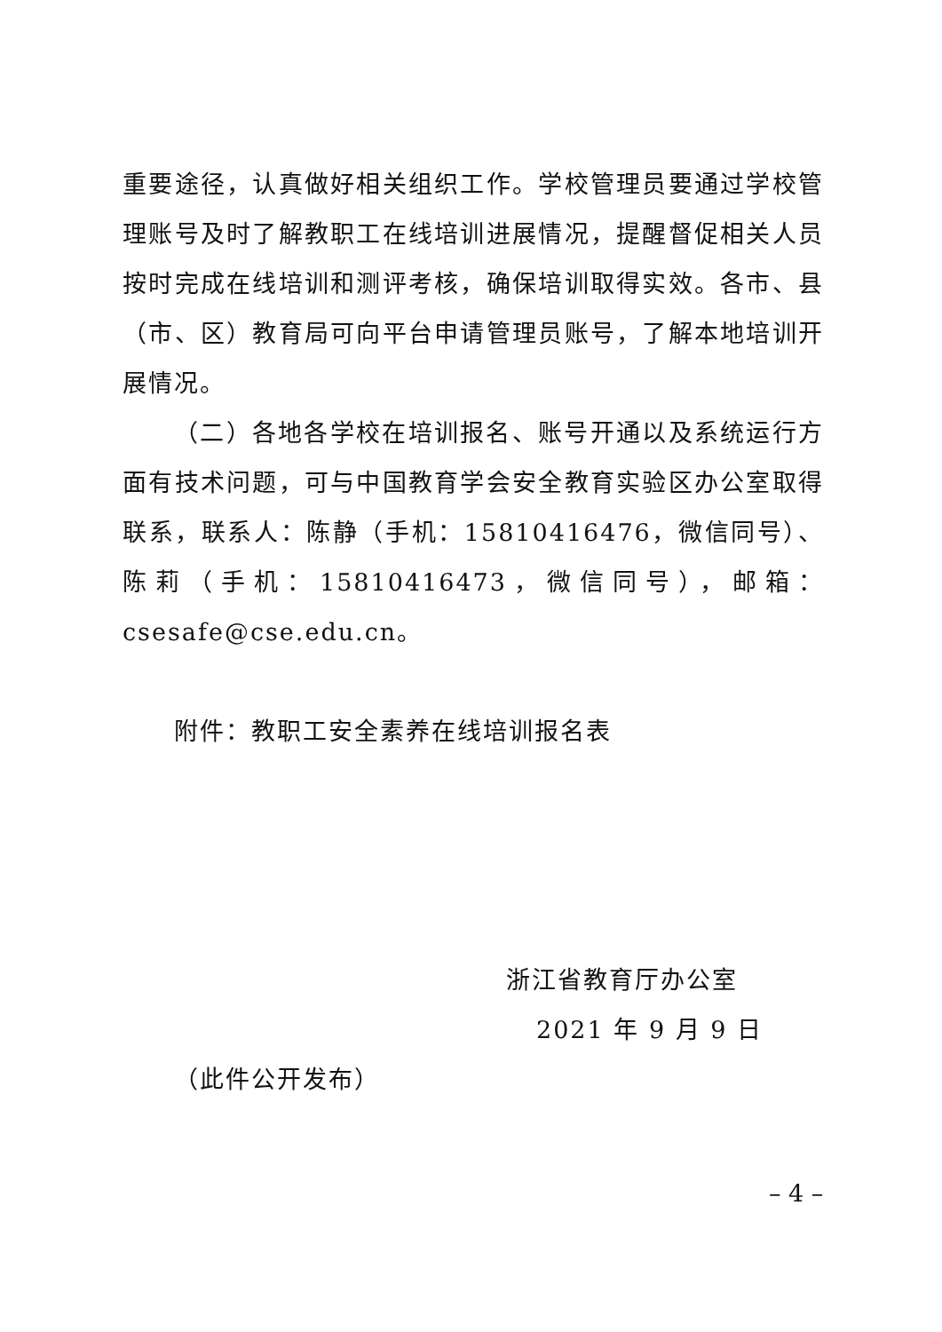重要途径，认真做好相关组织工作。学校管理员要通过学校管理账号及时了解教职工在线培训进展情况，提醒督促相关人员按时完成在线培训和测评考核，确保培训取得实效。各市、县（市、区）教育局可向平台申请管理员账号，了解本地培训开展情况。
（二）各地各学校在培训报名、账号开通以及系统运行方面有技术问题，可与中国教育学会安全教育实验区办公室取得联系，联系人：陈静（手机：15810416476，微信同号）、陈莉（手机：15810416473，微信同号），邮箱：csesafe@cse.edu.cn。
附件：教职工安全素养在线培训报名表
浙江省教育厅办公室
2021 年 9 月 9 日
（此件公开发布）
– 4 –